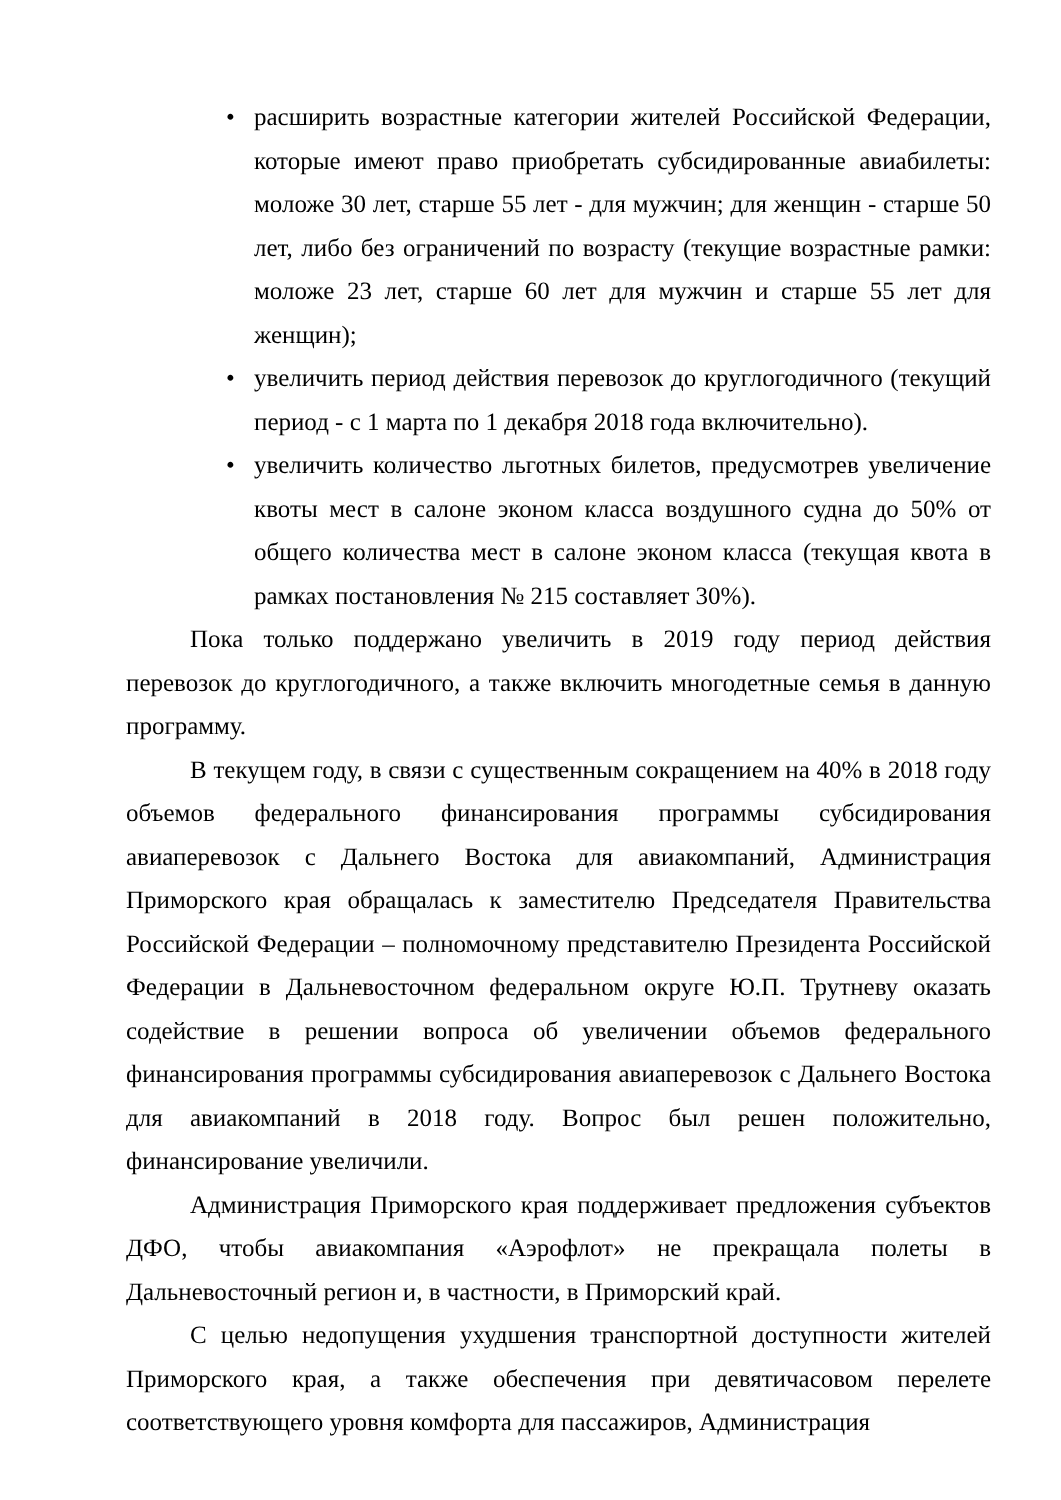• расширить возрастные категории жителей Российской Федерации, которые имеют право приобретать субсидированные авиабилеты: моложе 30 лет, старше 55 лет - для мужчин; для женщин - старше 50 лет, либо без ограничений по возрасту (текущие возрастные рамки: моложе 23 лет, старше 60 лет для мужчин и старше 55 лет для женщин);
• увеличить период действия перевозок до круглогодичного (текущий период - с 1 марта по 1 декабря 2018 года включительно).
• увеличить количество льготных билетов, предусмотрев увеличение квоты мест в салоне эконом класса воздушного судна до 50% от общего количества мест в салоне эконом класса (текущая квота в рамках постановления № 215 составляет 30%).
Пока только поддержано увеличить в 2019 году период действия перевозок до круглогодичного, а также включить многодетные семья в данную программу.
В текущем году, в связи с существенным сокращением на 40% в 2018 году объемов федерального финансирования программы субсидирования авиаперевозок с Дальнего Востока для авиакомпаний, Администрация Приморского края обращалась к заместителю Председателя Правительства Российской Федерации – полномочному представителю Президента Российской Федерации в Дальневосточном федеральном округе Ю.П. Трутневу оказать содействие в решении вопроса об увеличении объемов федерального финансирования программы субсидирования авиаперевозок с Дальнего Востока для авиакомпаний в 2018 году. Вопрос был решен положительно, финансирование увеличили.
Администрация Приморского края поддерживает предложения субъектов ДФО, чтобы авиакомпания «Аэрофлот» не прекращала полеты в Дальневосточный регион и, в частности, в Приморский край.
С целью недопущения ухудшения транспортной доступности жителей Приморского края, а также обеспечения при девятичасовом перелете соответствующего уровня комфорта для пассажиров, Администрация